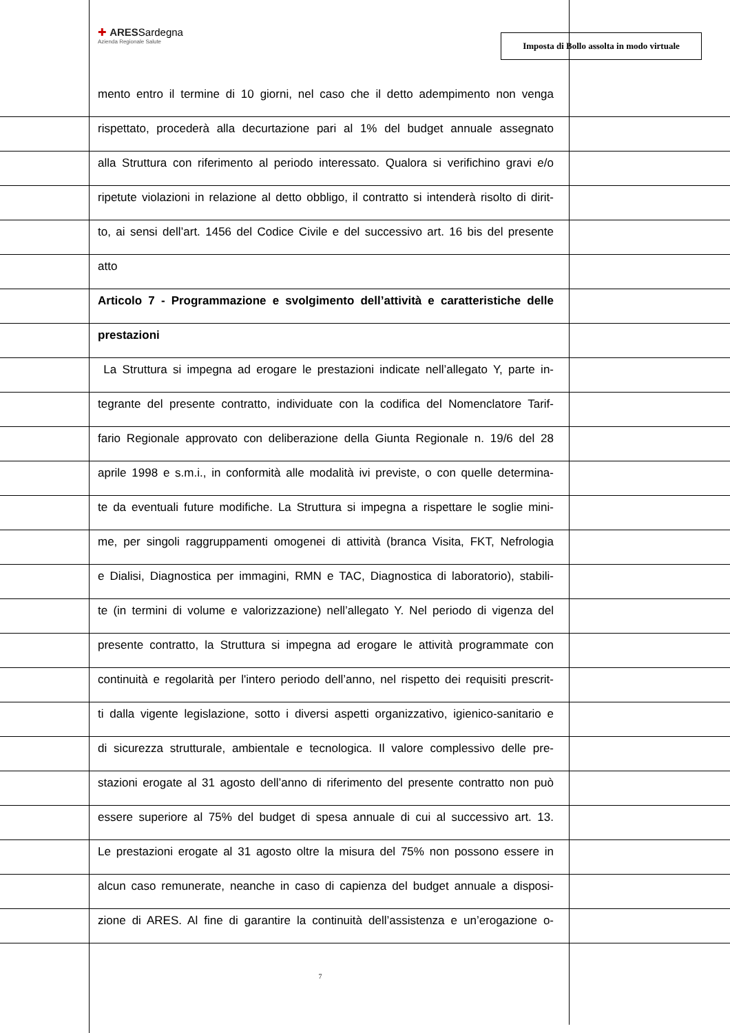✚ ARESSardegna
Azienda Regionale Salute
Imposta di Bollo assolta in modo virtuale
mento entro il termine di 10 giorni, nel caso che il detto adempimento non venga
rispettato, procederà alla decurtazione pari al 1% del budget annuale assegnato
alla Struttura con riferimento al periodo interessato. Qualora si verifichino gravi e/o
ripetute violazioni in relazione al detto obbligo, il contratto si intenderà risolto di dirit-
to, ai sensi dell’art. 1456 del Codice Civile e del successivo art. 16 bis del presente
atto
Articolo 7 - Programmazione e svolgimento dell’attività e caratteristiche delle
prestazioni
La Struttura si impegna ad erogare le prestazioni indicate nell’allegato Y, parte in-
tegrante del presente contratto, individuate con la codifica del Nomenclatore Tarif-
fario Regionale approvato con deliberazione della Giunta Regionale n. 19/6 del 28
aprile 1998 e s.m.i., in conformità alle modalità ivi previste, o con quelle determina-
te da eventuali future modifiche. La Struttura si impegna a rispettare le soglie mini-
me, per singoli raggruppamenti omogenei di attività (branca Visita, FKT, Nefrologia
e Dialisi, Diagnostica per immagini, RMN e TAC, Diagnostica di laboratorio), stabili-
te (in termini di volume e valorizzazione) nell’allegato Y. Nel periodo di vigenza del
presente contratto, la Struttura si impegna ad erogare le attività programmate con
continuità e regolarità per l'intero periodo dell’anno, nel rispetto dei requisiti prescrit-
ti dalla vigente legislazione, sotto i diversi aspetti organizzativo, igienico-sanitario e
di sicurezza strutturale, ambientale e tecnologica. Il valore complessivo delle pre-
stazioni erogate al 31 agosto dell’anno di riferimento del presente contratto non può
essere superiore al 75% del budget di spesa annuale di cui al successivo art. 13.
Le prestazioni erogate al 31 agosto oltre la misura del 75% non possono essere in
alcun caso remunerate, neanche in caso di capienza del budget annuale a disposi-
zione di ARES. Al fine di garantire la continuità dell’assistenza e un’erogazione o-
7